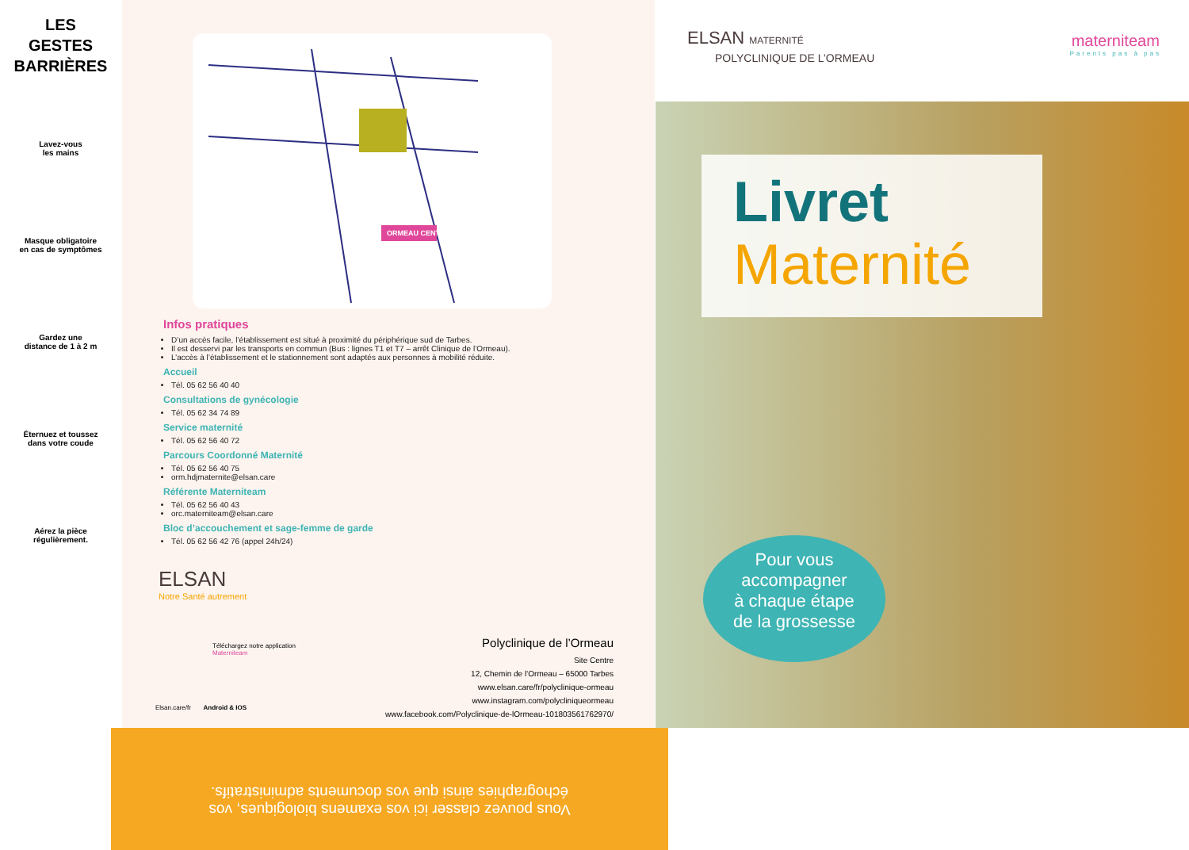LES
GESTES
BARRIÈRES
Lavez-vous
les mains
Masque obligatoire
en cas de symptômes
Gardez une
distance de 1 à 2 m
Éternuez et toussez
dans votre coude
Aérez la pièce
régulièrement.
ORMEAU CENTRE
Infos pratiques
D’un accès facile, l’établissement est situé à proximité du périphérique sud de Tarbes.
Il est desservi par les transports en commun (Bus : lignes T1 et T7 – arrêt Clinique de l’Ormeau).
L’accès à l’établissement et le stationnement sont adaptés aux personnes à mobilité réduite.
Accueil
Tél. 05 62 56 40 40
Consultations de gynécologie
Tél. 05 62 34 74 89
Service maternité
Tél. 05 62 56 40 72
Parcours Coordonné Maternité
Tél. 05 62 56 40 75
orm.hdjmaternite@elsan.care
Référente Materniteam
Tél. 05 62 56 40 43
orc.materniteam@elsan.care
Bloc d’accouchement et sage-femme de garde
Tél. 05 62 56 42 76 (appel 24h/24)
ELSAN
Notre Santé autrement
Téléchargez notre application
Materniteam
Elsan.care/fr Android & IOS
Polyclinique de l’Ormeau
Site Centre
12, Chemin de l’Ormeau – 65000 Tarbes
www.elsan.care/fr/polyclinique-ormeau
www.instagram.com/polycliniqueormeau
www.facebook.com/Polyclinique-de-lOrmeau-101803561762970/
ELSAN MATERNITÉ
POLYCLINIQUE DE L’ORMEAU
materniteam
Parents pas à pas
Livret
Maternité
Pour vous
accompagner
à chaque étape
de la grossesse
Vous pouvez classer ici vos examens biologiques, vos
échographies ainsi que vos documents administratifs.